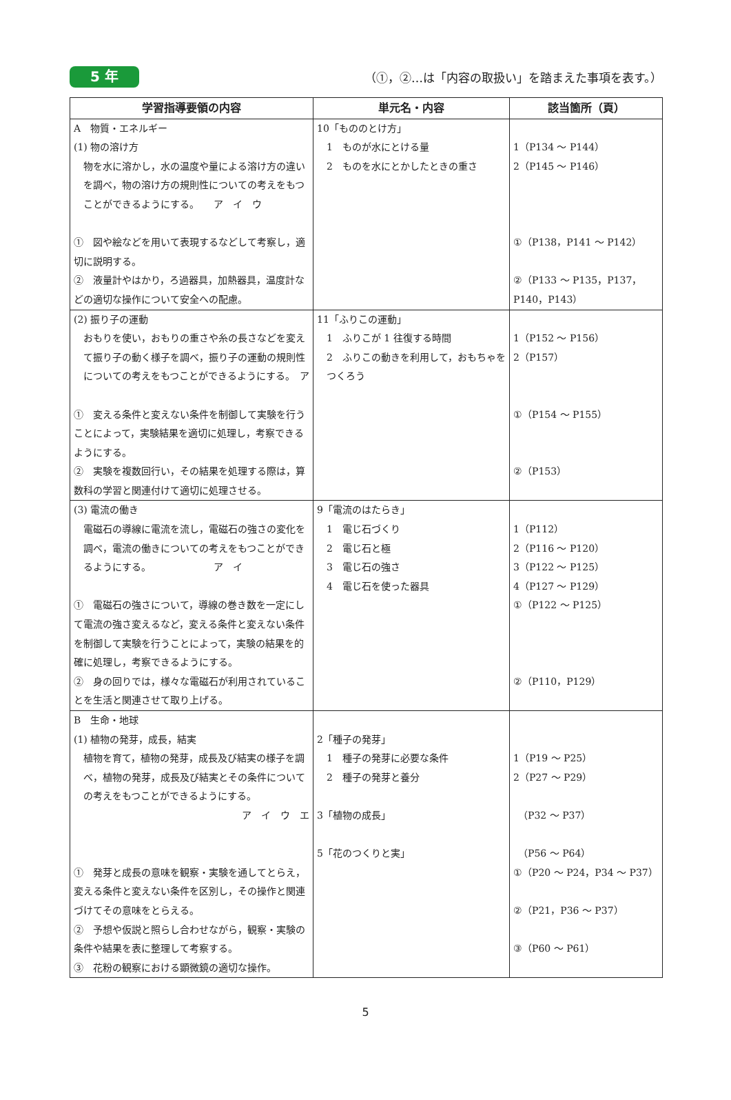5 年
（①，②…は「内容の取扱い」を踏まえた事項を表す。）
| 学習指導要領の内容 | 単元名・内容 | 該当箇所（頁） |
| --- | --- | --- |
| A 物質・エネルギー (1) 物の溶け方 物を水に溶かし，水の温度や量による溶け方の違いを調べ，物の溶け方の規則性についての考えをもつことができるようにする。 ア イ ウ ① 図や絵などを用いて表現するなどして考察し，適切に説明する。 ② 液量計やはかり，ろ過器具，加熱器具，温度計などの適切な操作について安全への配慮。 | 10「もののとけ方」 1 ものが水にとける量 2 ものを水にとかしたときの重さ | 1（P134 ～ P144） 2（P145 ～ P146） ①（P138，P141 ～ P142） ②（P133 ～ P135，P137，P140，P143） |
| (2) 振り子の運動 おもりを使い，おもりの重さや糸の長さなどを変えて振り子の動く様子を調べ，振り子の運動の規則性についての考えをもつことができるようにする。 ア ① 変える条件と変えない条件を制御して実験を行うことによって，実験結果を適切に処理し，考察できるようにする。 ② 実験を複数回行い，その結果を処理する際は，算数科の学習と関連付けて適切に処理させる。 | 11「ふりこの運動」 1 ふりこが 1 往復する時間 2 ふりこの動きを利用して，おもちゃをつくろう | 1（P152 ～ P156） 2（P157） ①（P154 ～ P155） ②（P153） |
| (3) 電流の働き 電磁石の導線に電流を流し，電磁石の強さの変化を調べ，電流の働きについての考えをもつことができるようにする。 ア イ ① 電磁石の強さについて，導線の巻き数を一定にして電流の強さ変えるなど，変える条件と変えない条件を制御して実験を行うことによって，実験の結果を的確に処理し，考察できるようにする。 ② 身の回りでは，様々な電磁石が利用されていることを生活と関連させて取り上げる。 | 9「電流のはたらき」 1 電じ石づくり 2 電じ石と極 3 電じ石の強さ 4 電じ石を使った器具 | 1（P112） 2（P116 ～ P120） 3（P122 ～ P125） 4（P127 ～ P129） ①（P122 ～ P125） ②（P110，P129） |
| B 生命・地球 (1) 植物の発芽，成長，結実 植物を育て，植物の発芽，成長及び結実の様子を調べ，植物の発芽，成長及び結実とその条件についての考えをもつことができるようにする。 ア イ ウ エ ① 発芽と成長の意味を観察・実験を通してとらえ，変える条件と変えない条件を区別し，その操作と関連づけてその意味をとらえる。 ② 予想や仮説と照らし合わせながら，観察・実験の条件や結果を表に整理して考察する。 ③ 花粉の観察における顕微鏡の適切な操作。 | 2「種子の発芽」 1 種子の発芽に必要な条件 2 種子の発芽と養分 3「植物の成長」 5「花のつくりと実」 | 1（P19 ～ P25） 2（P27 ～ P29） （P32 ～ P37） （P56 ～ P64） ①（P20 ～ P24，P34 ～ P37） ②（P21，P36 ～ P37） ③（P60 ～ P61） |
5